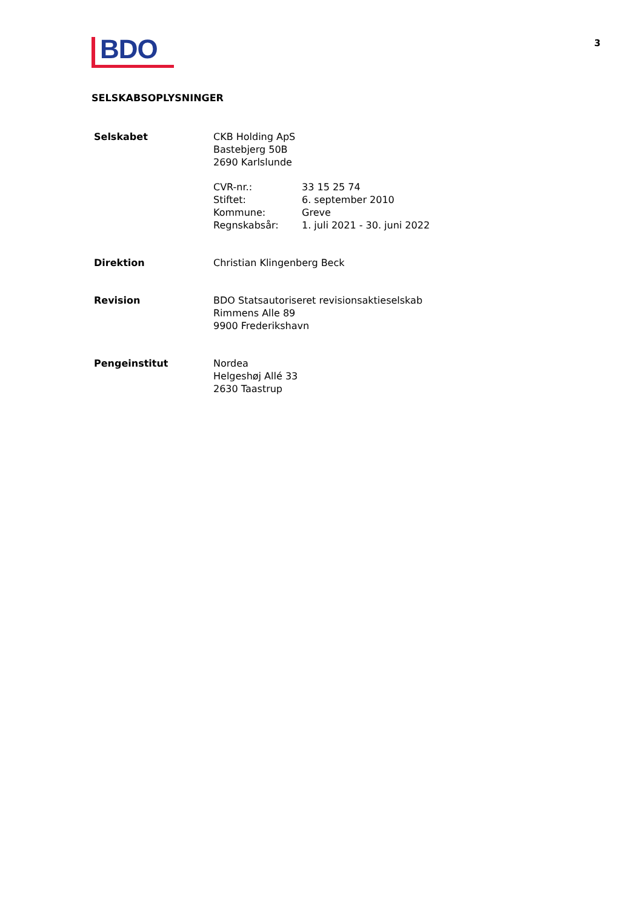BDO
3
SELSKABSOPLYSNINGER
Selskabet CKB Holding ApS
Bastebjerg 50B
2690 Karlslunde
CVR-nr.: 33 15 25 74 Stiftet: 6. september 2010 Kommune: Greve Regnskabsår: 1. juli 2021 - 30. juni 2022
Direktion Christian Klingenberg Beck
Revision BDO Statsautoriseret revisionsaktieselskab
Rimmens Alle 89
9900 Frederikshavn
Pengeinstitut Nordea
Helgeshøj Allé 33
2630 Taastrup